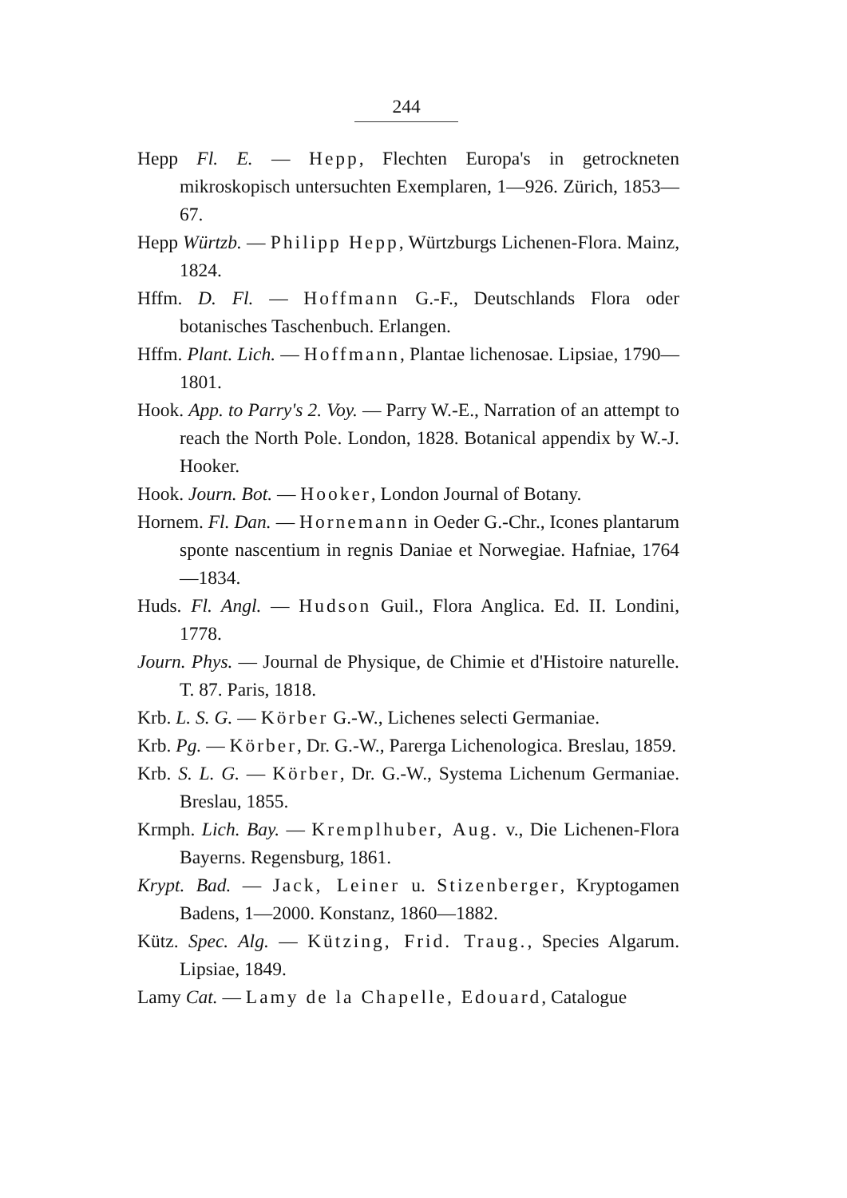244
Hepp Fl. E. — Hepp, Flechten Europa's in getrockneten mikroskopisch untersuchten Exemplaren, 1—926. Zürich, 1853—67.
Hepp Würtzb. — Philipp Hepp, Würtzburgs Lichenen-Flora. Mainz, 1824.
Hffm. D. Fl. — Hoffmann G.-F., Deutschlands Flora oder botanisches Taschenbuch. Erlangen.
Hffm. Plant. Lich. — Hoffmann, Plantae lichenosae. Lipsiae, 1790—1801.
Hook. App. to Parry's 2. Voy. — Parry W.-E., Narration of an attempt to reach the North Pole. London, 1828. Botanical appendix by W.-J. Hooker.
Hook. Journ. Bot. — Hooker, London Journal of Botany.
Hornem. Fl. Dan. — Hornemann in Oeder G.-Chr., Icones plantarum sponte nascentium in regnis Daniae et Norwegiae. Hafniae, 1764—1834.
Huds. Fl. Angl. — Hudson Guil., Flora Anglica. Ed. II. Londini, 1778.
Journ. Phys. — Journal de Physique, de Chimie et d'Histoire naturelle. T. 87. Paris, 1818.
Krb. L. S. G. — Körber G.-W., Lichenes selecti Germaniae.
Krb. Pg. — Körber, Dr. G.-W., Parerga Lichenologica. Breslau, 1859.
Krb. S. L. G. — Körber, Dr. G.-W., Systema Lichenum Germaniae. Breslau, 1855.
Krmph. Lich. Bay. — Kremplhuber, Aug. v., Die Lichenen-Flora Bayerns. Regensburg, 1861.
Krypt. Bad. — Jack, Leiner u. Stizenberger, Kryptogamen Badens, 1—2000. Konstanz, 1860—1882.
Kütz. Spec. Alg. — Kützing, Frid. Traug., Species Algarum. Lipsiae, 1849.
Lamy Cat. — Lamy de la Chapelle, Edouard, Catalogue